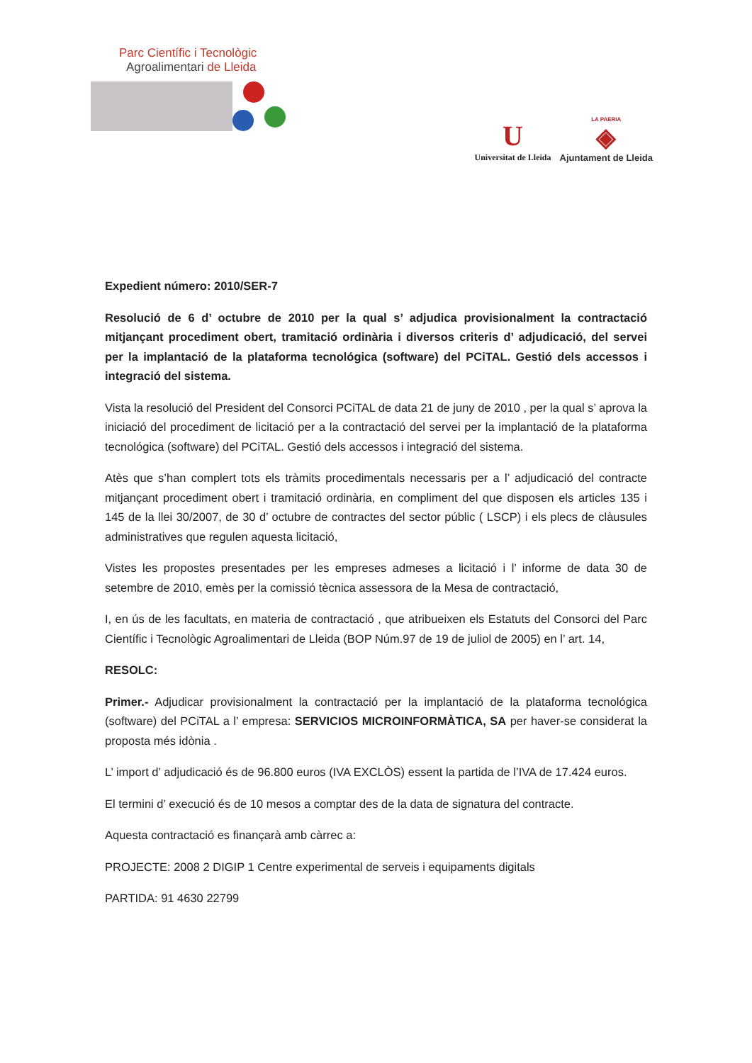Parc Científic i Tecnològic
Agroalimentari de Lleida
U
Universitat de Lleida
LA PAERIA
◈
Ajuntament de Lleida
Expedient número: 2010/SER-7
Resolució de 6 d’ octubre de 2010 per la qual s’ adjudica provisionalment la contractació mitjançant procediment obert, tramitació ordinària i diversos criteris d’ adjudicació, del servei per la implantació de la plataforma tecnológica (software) del PCiTAL. Gestió dels accessos i integració del sistema.
Vista la resolució del President del Consorci PCiTAL de data 21 de juny de 2010 , per la qual s’ aprova la iniciació del procediment de licitació per a la contractació del servei per la implantació de la plataforma tecnológica (software) del PCiTAL. Gestió dels accessos i integració del sistema.
Atès que s’han complert tots els tràmits procedimentals necessaris per a l’ adjudicació del contracte mitjançant procediment obert i tramitació ordinària, en compliment del que disposen els articles 135 i 145 de la llei 30/2007, de 30 d’ octubre de contractes del sector públic ( LSCP) i els plecs de clàusules administratives que regulen aquesta licitació,
Vistes les propostes presentades per les empreses admeses a licitació i l’ informe de data 30 de setembre de 2010, emès per la comissió tècnica assessora de la Mesa de contractació,
I, en ús de les facultats, en materia de contractació , que atribueixen els Estatuts del Consorci del Parc Científic i Tecnològic Agroalimentari de Lleida (BOP Núm.97 de 19 de juliol de 2005) en l’ art. 14,
RESOLC:
Primer.- Adjudicar provisionalment la contractació per la implantació de la plataforma tecnológica (software) del PCiTAL a l’ empresa: SERVICIOS MICROINFORMÀTICA, SA per haver-se considerat la proposta més idònia .
L’ import d’ adjudicació és de 96.800 euros (IVA EXCLÒS) essent la partida de l’IVA de 17.424 euros.
El termini d’ execució és de 10 mesos a comptar des de la data de signatura del contracte.
Aquesta contractació es finançarà amb càrrec a:
PROJECTE: 2008 2 DIGIP 1 Centre experimental de serveis i equipaments digitals
PARTIDA: 91 4630 22799